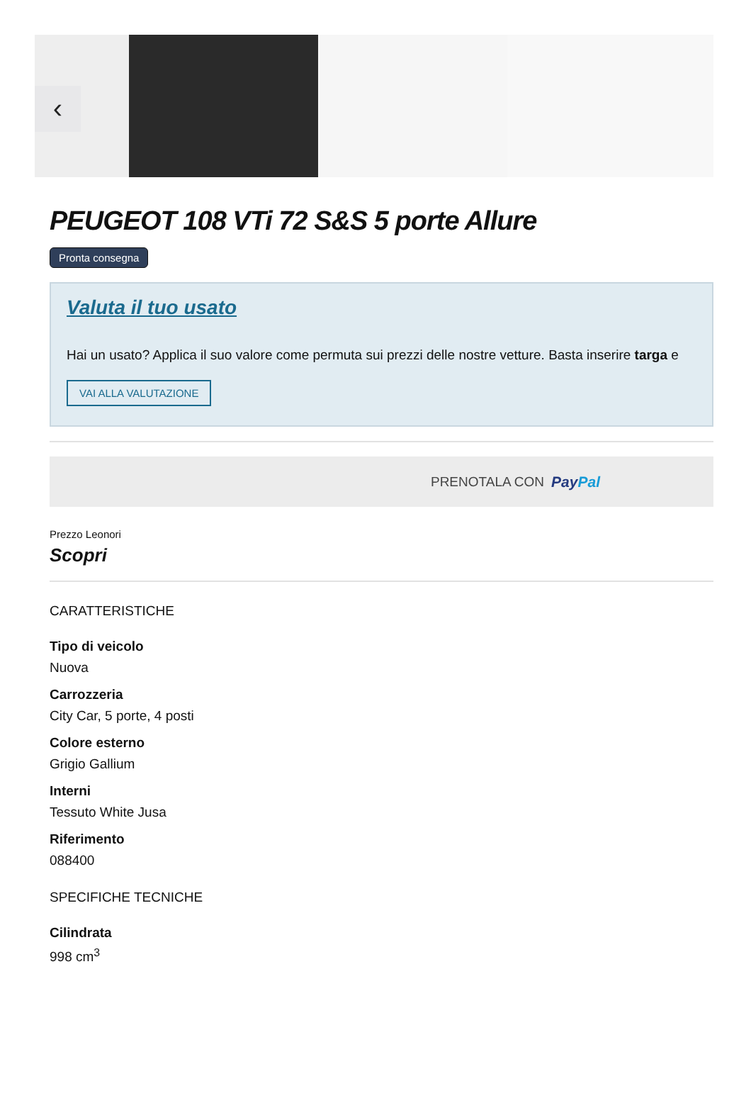‹
PEUGEOT 108 VTi 72 S&S 5 porte Allure
Pronta consegna
Valuta il tuo usato
Hai un usato? Applica il suo valore come permuta sui prezzi delle nostre vetture. Basta inserire targa e
VAI ALLA VALUTAZIONE
PRENOTALA CON PayPal
Prezzo Leonori
Scopri
CARATTERISTICHE
Tipo di veicolo
Nuova
Carrozzeria
City Car, 5 porte, 4 posti
Colore esterno
Grigio Gallium
Interni
Tessuto White Jusa
Riferimento
088400
SPECIFICHE TECNICHE
Cilindrata
998 cm<sup>3</sup>